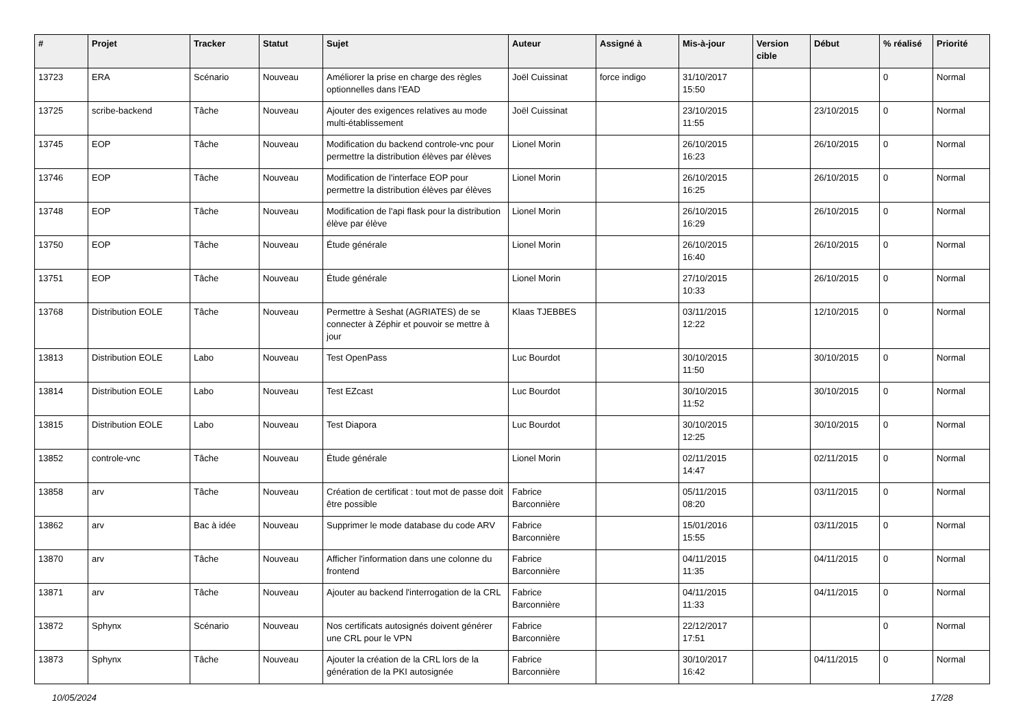| # | Projet | Tracker | Statut | Sujet | Auteur | Assigné à | Mis-à-jour | Version cible | Début | % réalisé | Priorité |
| --- | --- | --- | --- | --- | --- | --- | --- | --- | --- | --- | --- |
| 13723 | ERA | Scénario | Nouveau | Améliorer la prise en charge des règles optionnelles dans l'EAD | Joël Cuissinat | force indigo | 31/10/2017 15:50 | | | 0 | Normal |
| 13725 | scribe-backend | Tâche | Nouveau | Ajouter des exigences relatives au mode multi-établissement | Joël Cuissinat | | 23/10/2015 11:55 | | 23/10/2015 | 0 | Normal |
| 13745 | EOP | Tâche | Nouveau | Modification du backend controle-vnc pour permettre la distribution élèves par élèves | Lionel Morin | | 26/10/2015 16:23 | | 26/10/2015 | 0 | Normal |
| 13746 | EOP | Tâche | Nouveau | Modification de l'interface EOP pour permettre la distribution élèves par élèves | Lionel Morin | | 26/10/2015 16:25 | | 26/10/2015 | 0 | Normal |
| 13748 | EOP | Tâche | Nouveau | Modification de l'api flask pour la distribution élève par élève | Lionel Morin | | 26/10/2015 16:29 | | 26/10/2015 | 0 | Normal |
| 13750 | EOP | Tâche | Nouveau | Étude générale | Lionel Morin | | 26/10/2015 16:40 | | 26/10/2015 | 0 | Normal |
| 13751 | EOP | Tâche | Nouveau | Étude générale | Lionel Morin | | 27/10/2015 10:33 | | 26/10/2015 | 0 | Normal |
| 13768 | Distribution EOLE | Tâche | Nouveau | Permettre à Seshat (AGRIATES) de se connecter à Zéphir et pouvoir se mettre à jour | Klaas TJEBBES | | 03/11/2015 12:22 | | 12/10/2015 | 0 | Normal |
| 13813 | Distribution EOLE | Labo | Nouveau | Test OpenPass | Luc Bourdot | | 30/10/2015 11:50 | | 30/10/2015 | 0 | Normal |
| 13814 | Distribution EOLE | Labo | Nouveau | Test EZcast | Luc Bourdot | | 30/10/2015 11:52 | | 30/10/2015 | 0 | Normal |
| 13815 | Distribution EOLE | Labo | Nouveau | Test Diapora | Luc Bourdot | | 30/10/2015 12:25 | | 30/10/2015 | 0 | Normal |
| 13852 | controle-vnc | Tâche | Nouveau | Étude générale | Lionel Morin | | 02/11/2015 14:47 | | 02/11/2015 | 0 | Normal |
| 13858 | arv | Tâche | Nouveau | Création de certificat : tout mot de passe doit être possible | Fabrice Barconnière | | 05/11/2015 08:20 | | 03/11/2015 | 0 | Normal |
| 13862 | arv | Bac à idée | Nouveau | Supprimer le mode database du code ARV | Fabrice Barconnière | | 15/01/2016 15:55 | | 03/11/2015 | 0 | Normal |
| 13870 | arv | Tâche | Nouveau | Afficher l'information dans une colonne du frontend | Fabrice Barconnière | | 04/11/2015 11:35 | | 04/11/2015 | 0 | Normal |
| 13871 | arv | Tâche | Nouveau | Ajouter au backend l'interrogation de la CRL | Fabrice Barconnière | | 04/11/2015 11:33 | | 04/11/2015 | 0 | Normal |
| 13872 | Sphynx | Scénario | Nouveau | Nos certificats autosignés doivent générer une CRL pour le VPN | Fabrice Barconnière | | 22/12/2017 17:51 | | | 0 | Normal |
| 13873 | Sphynx | Tâche | Nouveau | Ajouter la création de la CRL lors de la génération de la PKI autosignée | Fabrice Barconnière | | 30/10/2017 16:42 | | 04/11/2015 | 0 | Normal |
10/05/2024 17/28